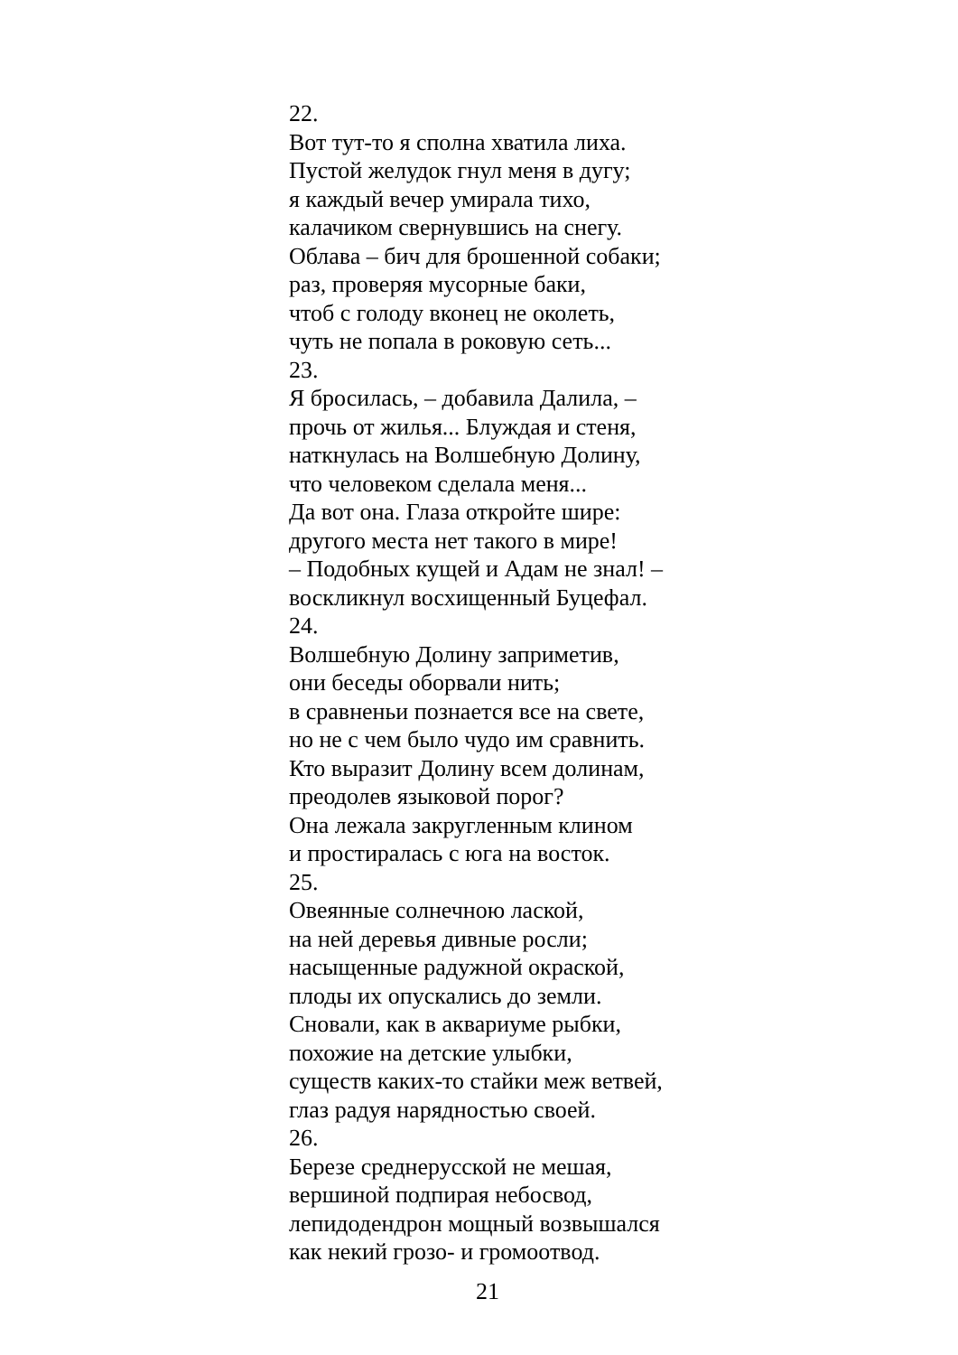22.
Вот тут-то я сполна хватила лиха.
Пустой желудок гнул меня в дугу;
я каждый вечер умирала тихо,
калачиком свернувшись на снегу.
Облава – бич для брошенной собаки;
раз, проверяя мусорные баки,
чтоб с голоду вконец не околеть,
чуть не попала в роковую сеть...
23.
Я бросилась, – добавила Далила, –
прочь от жилья... Блуждая и стеня,
наткнулась на Волшебную Долину,
что человеком сделала меня...
Да вот она. Глаза откройте шире:
другого места нет такого в мире!
– Подобных кущей и Адам не знал! –
воскликнул восхищенный Буцефал.
24.
Волшебную Долину заприметив,
они беседы оборвали нить;
в сравненьи познается все на свете,
но не с чем было чудо им сравнить.
Кто выразит Долину всем долинам,
преодолев языковой порог?
Она лежала закругленным клином
и простиралась с юга на восток.
25.
Овеянные солнечною лаской,
на ней деревья дивные росли;
насыщенные радужной окраской,
плоды их опускались до земли.
Сновали, как в аквариуме рыбки,
похожие на детские улыбки,
существ каких-то стайки меж ветвей,
глаз радуя нарядностью своей.
26.
Березе среднерусской не мешая,
вершиной подпирая небосвод,
лепидодендрон мощный возвышался
как некий грозо- и громоотвод.
21